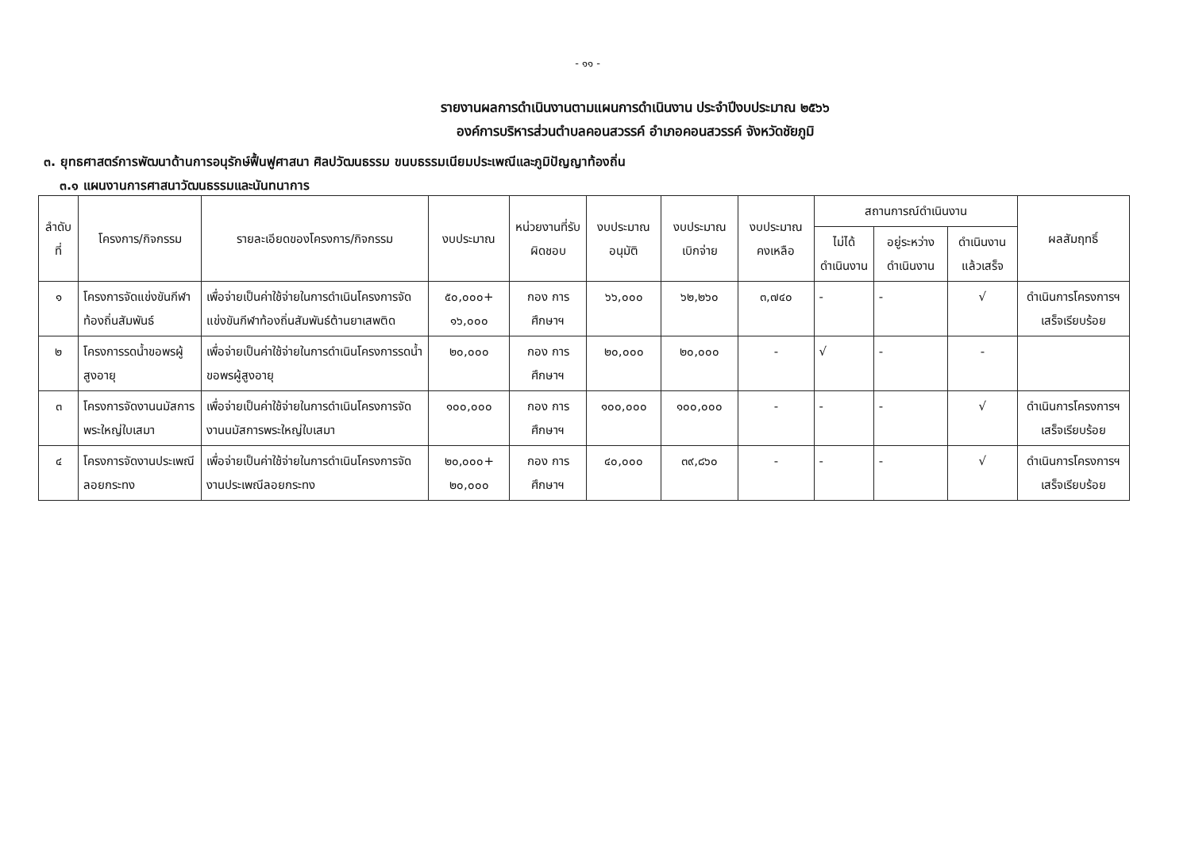- ๑๑ -
รายงานผลการดำเนินงานตามแผนการดำเนินงาน ประจำปีงบประมาณ ๒๕๖๖
องค์การบริหารส่วนตำบลคอนสวรรค์ อำเภอคอนสวรรค์ จังหวัดชัยภูมิ
๓. ยุทธศาสตร์การพัฒนาด้านการอนุรักษ์ฟื้นฟูศาสนา ศิลปวัฒนธรรม ขนบธรรมเนียมประเพณีและภูมิปัญญาท้องถิ่น
๓.๑ แผนงานการศาสนาวัฒนธรรมและนันทนาการ
| ลำดับที่ | โครงการ/กิจกรรม | รายละเอียดของโครงการ/กิจกรรม | งบประมาณ | หน่วยงานที่รับผิดชอบ | งบประมาณอนุมัติ | งบประมาณเบิกจ่าย | งบประมาณคงเหลือ | สถานการณ์ดำเนินงาน | | | ผลสัมฤทธิ์ |
| --- | --- | --- | --- | --- | --- | --- | --- | --- | --- | --- | --- |
| | | | | | | | | ไม่ได้ดำเนินงาน | อยู่ระหว่างดำเนินงาน | ดำเนินงานแล้วเสร็จ | |
| ๑ | โครงการจัดแข่งขันกีฬาท้องถิ่นสัมพันธ์ | เพื่อจ่ายเป็นค่าใช้จ่ายในการดำเนินโครงการจัดแข่งขันกีฬาท้องถิ่นสัมพันธ์ต้านยาเสพติด | ๕๐,๐๐๐+ ๑๖,๐๐๐ | กอง การศึกษาฯ | ๖๖,๐๐๐ | ๖๒,๒๖๐ | ๓,๗๔๐ | - | - | √ | ดำเนินการโครงการฯ เสร็จเรียบร้อย |
| ๒ | โครงการรดน้ำขอพรผู้สูงอายุ | เพื่อจ่ายเป็นค่าใช้จ่ายในการดำเนินโครงการรดน้ำขอพรผู้สูงอายุ | ๒๐,๐๐๐ | กอง การศึกษาฯ | ๒๐,๐๐๐ | ๒๐,๐๐๐ | - | √ | - | - | |
| ๓ | โครงการจัดงานนมัสการพระใหญ่ใบเสมา | เพื่อจ่ายเป็นค่าใช้จ่ายในการดำเนินโครงการจัดงานนมัสการพระใหญ่ใบเสมา | ๑๐๐,๐๐๐ | กอง การศึกษาฯ | ๑๐๐,๐๐๐ | ๑๐๐,๐๐๐ | - | - | - | √ | ดำเนินการโครงการฯ เสร็จเรียบร้อย |
| ๔ | โครงการจัดงานประเพณีลอยกระทง | เพื่อจ่ายเป็นค่าใช้จ่ายในการดำเนินโครงการจัดงานประเพณีลอยกระทง | ๒๐,๐๐๐+ ๒๐,๐๐๐ | กอง การศึกษาฯ | ๔๐,๐๐๐ | ๓๙,๘๖๐ | - | - | - | √ | ดำเนินการโครงการฯ เสร็จเรียบร้อย |